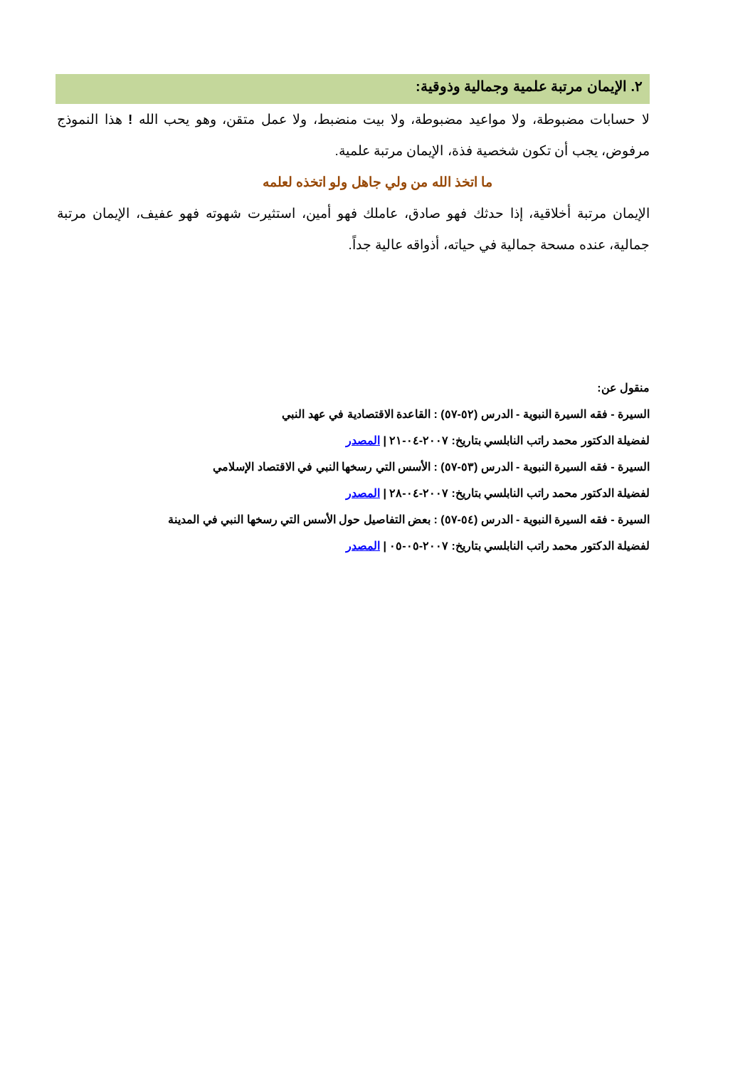٢. الإيمان مرتبة علمية وجمالية وذوقية:
لا حسابات مضبوطة، ولا مواعيد مضبوطة، ولا بيت منضبط، ولا عمل متقن، وهو يحب الله ! هذا النموذج مرفوض، يجب أن تكون شخصية فذة، الإيمان مرتبة علمية.
ما اتخذ الله من ولي جاهل ولو اتخذه لعلمه
الإيمان مرتبة أخلاقية، إذا حدثك فهو صادق، عاملك فهو أمين، استثيرت شهوته فهو عفيف، الإيمان مرتبة جمالية، عنده مسحة جمالية في حياته، أذواقه عالية جداً.
منقول عن:
السيرة - فقه السيرة النبوية - الدرس (٥٢-٥٧) : القاعدة الاقتصادية في عهد النبي
لفضيلة الدكتور محمد راتب النابلسي بتاريخ: ٢٠٠٧-٠٤-٢١ | المصدر
السيرة - فقه السيرة النبوية - الدرس (٥٣-٥٧) : الأسس التي رسخها النبي في الاقتصاد الإسلامي
لفضيلة الدكتور محمد راتب النابلسي بتاريخ: ٢٠٠٧-٠٤-٢٨ | المصدر
السيرة - فقه السيرة النبوية - الدرس (٥٤-٥٧) : بعض التفاصيل حول الأسس التي رسخها النبي في المدينة
لفضيلة الدكتور محمد راتب النابلسي بتاريخ: ٢٠٠٧-٠٥-٠٥ | المصدر